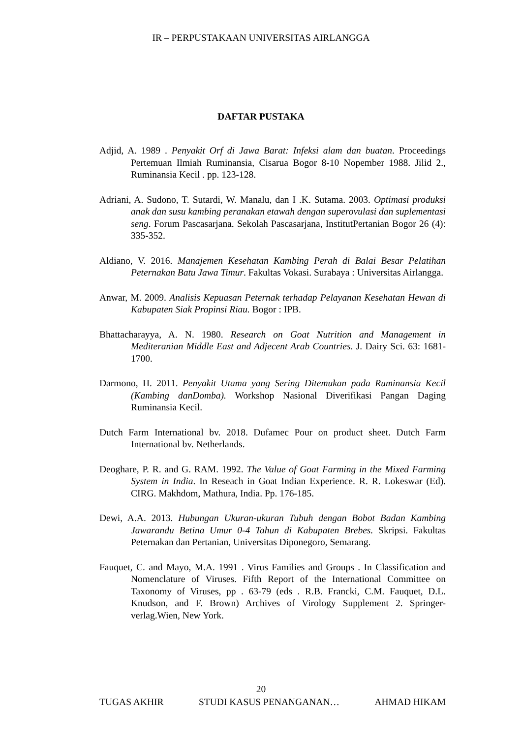IR – PERPUSTAKAAN UNIVERSITAS AIRLANGGA
DAFTAR PUSTAKA
Adjid, A. 1989 . Penyakit Orf di Jawa Barat: Infeksi alam dan buatan. Proceedings Pertemuan Ilmiah Ruminansia, Cisarua Bogor 8-10 Nopember 1988. Jilid 2., Ruminansia Kecil . pp. 123-128.
Adriani, A. Sudono, T. Sutardi, W. Manalu, dan I .K. Sutama. 2003. Optimasi produksi anak dan susu kambing peranakan etawah dengan superovulasi dan suplementasi seng. Forum Pascasarjana. Sekolah Pascasarjana, InstitutPertanian Bogor 26 (4): 335-352.
Aldiano, V. 2016. Manajemen Kesehatan Kambing Perah di Balai Besar Pelatihan Peternakan Batu Jawa Timur. Fakultas Vokasi. Surabaya : Universitas Airlangga.
Anwar, M. 2009. Analisis Kepuasan Peternak terhadap Pelayanan Kesehatan Hewan di Kabupaten Siak Propinsi Riau. Bogor : IPB.
Bhattacharayya, A. N. 1980. Research on Goat Nutrition and Management in Mediteranian Middle East and Adjecent Arab Countries. J. Dairy Sci. 63: 1681-1700.
Darmono, H. 2011. Penyakit Utama yang Sering Ditemukan pada Ruminansia Kecil (Kambing danDomba). Workshop Nasional Diverifikasi Pangan Daging Ruminansia Kecil.
Dutch Farm International bv. 2018. Dufamec Pour on product sheet. Dutch Farm International bv. Netherlands.
Deoghare, P. R. and G. RAM. 1992. The Value of Goat Farming in the Mixed Farming System in India. In Reseach in Goat Indian Experience. R. R. Lokeswar (Ed). CIRG. Makhdom, Mathura, India. Pp. 176-185.
Dewi, A.A. 2013. Hubungan Ukuran-ukuran Tubuh dengan Bobot Badan Kambing Jawarandu Betina Umur 0-4 Tahun di Kabupaten Brebes. Skripsi. Fakultas Peternakan dan Pertanian, Universitas Diponegoro, Semarang.
Fauquet, C. and Mayo, M.A. 1991 . Virus Families and Groups . In Classification and Nomenclature of Viruses. Fifth Report of the International Committee on Taxonomy of Viruses, pp . 63-79 (eds . R.B. Francki, C.M. Fauquet, D.L. Knudson, and F. Brown) Archives of Virology Supplement 2. Springer-verlag.Wien, New York.
20
TUGAS AKHIR STUDI KASUS PENANGANAN… AHMAD HIKAM